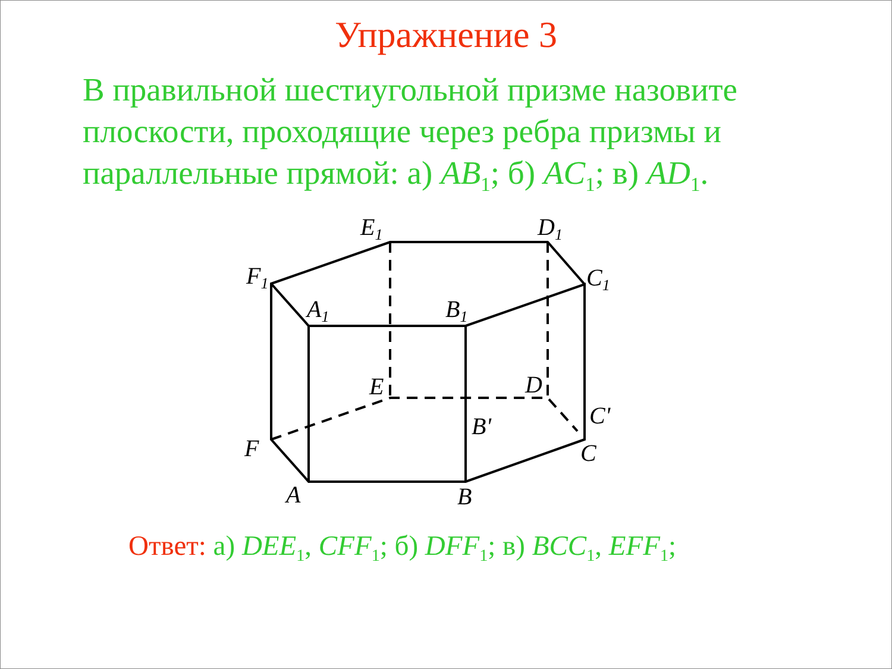Упражнение 3
В правильной шестиугольной призме назовите плоскости, проходящие через ребра призмы и параллельные прямой: а) AB<sub>1</sub>; б) AC<sub>1</sub>; в) AD<sub>1</sub>.
E1
D1
F1
C1
A1
B1
E
D
C'
B'
F
C
A
B
Ответ: а) DEE<sub>1</sub>, CFF<sub>1</sub>; б) DFF<sub>1</sub>; в) BCC<sub>1</sub>, EFF<sub>1</sub>;